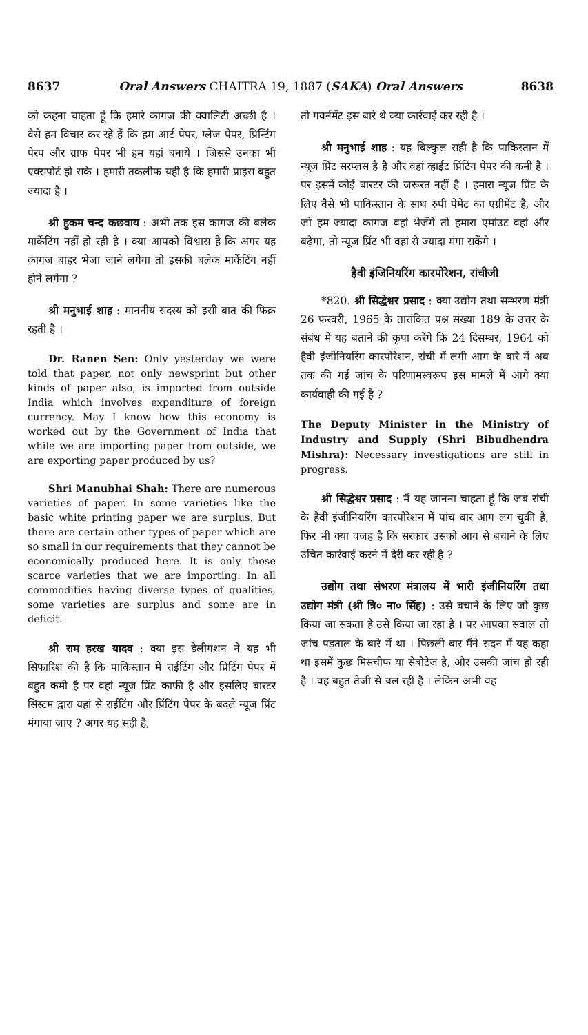8637 Oral Answers CHAITRA 19, 1887 (SAKA) Oral Answers 8638
को कहना चाहता हूं कि हमारे कागज की क्वालिटी अच्छी है । वैसे हम विचार कर रहे हैं कि हम आर्ट पेपर, ग्लेज पेपर, प्रिन्टिंग पेरप और ग्राफ पेपर भी हम यहां बनायें । जिससे उनका भी एक्सपोर्ट हो सके । हमारी तकलीफ यही है कि हमारी प्राइस बहुत ज्यादा है ।
श्री हुकम चन्द कछवाय : अभी तक इस कागज की बलेक मार्केटिंग नहीं हो रही है । क्या आपको विश्वास है कि अगर यह कागज बाहर भेजा जाने लगेगा तो इसकी बलेक मार्केटिंग नहीं होने लगेगा ?
श्री मनुभाई शाह : माननीय सदस्य को इसी बात की फिक्र रहती है ।
Dr. Ranen Sen: Only yesterday we were told that paper, not only newsprint but other kinds of paper also, is imported from outside India which involves expenditure of foreign currency. May I know how this economy is worked out by the Government of India that while we are importing paper from outside, we are exporting paper produced by us?
Shri Manubhai Shah: There are numerous varieties of paper. In some varieties like the basic white printing paper we are surplus. But there are certain other types of paper which are so small in our requirements that they cannot be economically produced here. It is only those scarce varieties that we are importing. In all commodities having diverse types of qualities, some varieties are surplus and some are in deficit.
श्री राम हरख यादव : क्या इस डेलीगशन ने यह भी सिफारिश की है कि पाकिस्तान में राईटिंग और प्रिंटिंग पेपर में बहुत कमी है पर वहां न्यूज प्रिंट काफी है और इसलिए बारटर सिस्टम द्वारा यहां से राईटिंग और प्रिंटिंग पेपर के बदले न्यूज प्रिंट मंगाया जाए ? अगर यह सही है,
तो गवर्नमेंट इस बारे थे क्या कार्रवाई कर रही है ।
श्री मनुभाई शाह : यह बिल्कुल सही है कि पाकिस्तान में न्यूज प्रिंट सरप्लस है है और वहां व्हाईट प्रिंटिंग पेपर की कमी है । पर इसमें कोई बारटर की जरूरत नहीं है । हमारा न्यूज प्रिंट के लिए वैसे भी पाकिस्तान के साथ रुपी पेमेंट का एग्रीमेंट है, और जो हम ज्यादा कागज वहां भेजेंगे तो हमारा एमांउट वहां और बढ़ेगा, तो न्यूज प्रिंट भी वहां से ज्यादा मंगा सकेंगे ।
हैवी इंजिनियरिंग कारपोरेशन, रांचीजी
*820. श्री सिद्धेश्वर प्रसाद : क्या उद्योग तथा सम्भरण मंत्री 26 फरवरी, 1965 के तारांकित प्रश्न संख्या 189 के उत्तर के संबंध में यह बताने की कृपा करेंगे कि 24 दिसम्बर, 1964 को हैवी इंजीनियरिंग कारपोरेशन, रांची में लगी आग के बारे में अब तक की गई जांच के परिणामस्वरूप इस मामले में आगे क्या कार्यवाही की गई है ?
The Deputy Minister in the Ministry of Industry and Supply (Shri Bibudhendra Mishra): Necessary investigations are still in progress.
श्री सिद्धेश्वर प्रसाद : मैं यह जानना चाहता हूं कि जब रांची के हैवी इंजीनियरिंग कारपोरेशन में पांच बार आग लग चुकी है, फिर भी क्या वजह है कि सरकार उसको आग से बचाने के लिए उचित कारंवाई करने में देरी कर रही है ?
उद्योग तथा संभरण मंत्रालय में भारी इंजीनियरिंग तथा उद्योग मंत्री (श्री त्रि० ना० सिंह) : उसे बचाने के लिए जो कुछ किया जा सकता है उसे किया जा रहा है । पर आपका सवाल तो जांच पड़ताल के बारे में था । पिछली बार मैंने सदन में यह कहा था इसमें कुछ मिसचीफ या सेबोटेज है, और उसकी जांच हो रही है । वह बहुत तेजी से चल रही है । लेकिन अभी वह